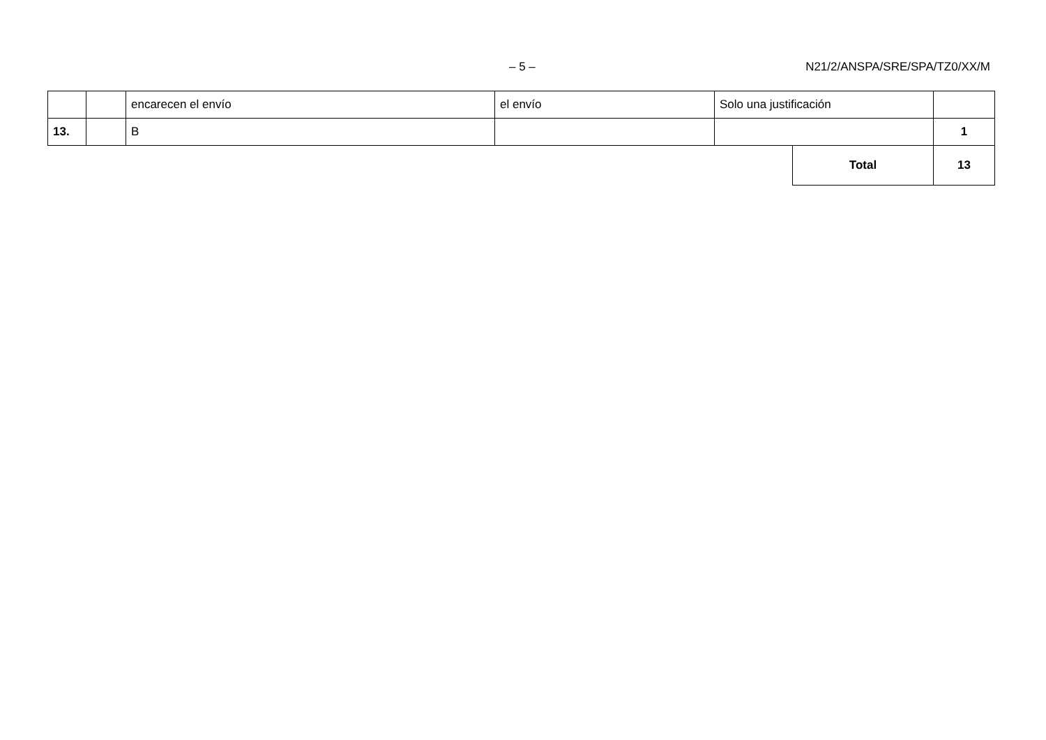– 5 – N21/2/ANSPA/SRE/SPA/TZ0/XX/M
| | | encarecen el envío | el envío | Solo una justificación | | |
| 13. | | B | | | | 1 |
| | | | | | Total | 13 |